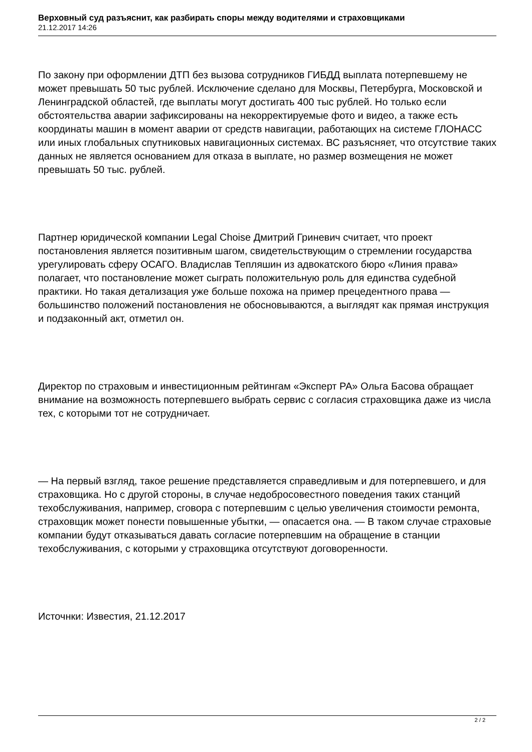Верховный суд разъяснит, как разбирать споры между водителями и страховщиками
21.12.2017 14:26
По закону при оформлении ДТП без вызова сотрудников ГИБДД выплата потерпевшему не может превышать 50 тыс рублей. Исключение сделано для Москвы, Петербурга, Московской и Ленинградской областей, где выплаты могут достигать 400 тыс рублей. Но только если обстоятельства аварии зафиксированы на некорректируемые фото и видео, а также есть координаты машин в момент аварии от средств навигации, работающих на системе ГЛОНАСС или иных глобальных спутниковых навигационных системах. ВС разъясняет, что отсутствие таких данных не является основанием для отказа в выплате, но размер возмещения не может превышать 50 тыс. рублей.
Партнер юридической компании Legal Choise Дмитрий Гриневич считает, что проект постановления является позитивным шагом, свидетельствующим о стремлении государства урегулировать сферу ОСАГО. Владислав Тепляшин из адвокатского бюро «Линия права» полагает, что постановление может сыграть положительную роль для единства судебной практики. Но такая детализация уже больше похожа на пример прецедентного права — большинство положений постановления не обосновываются, а выглядят как прямая инструкция и подзаконный акт, отметил он.
Директор по страховым и инвестиционным рейтингам «Эксперт РА» Ольга Басова обращает внимание на возможность потерпевшего выбрать сервис с согласия страховщика даже из числа тех, с которыми тот не сотрудничает.
— На первый взгляд, такое решение представляется справедливым и для потерпевшего, и для страховщика. Но с другой стороны, в случае недобросовестного поведения таких станций техобслуживания, например, сговора с потерпевшим с целью увеличения стоимости ремонта, страховщик может понести повышенные убытки, — опасается она. — В таком случае страховые компании будут отказываться давать согласие потерпевшим на обращение в станции техобслуживания, с которыми у страховщика отсутствуют договоренности.
Источнки: Известия, 21.12.2017
2 / 2